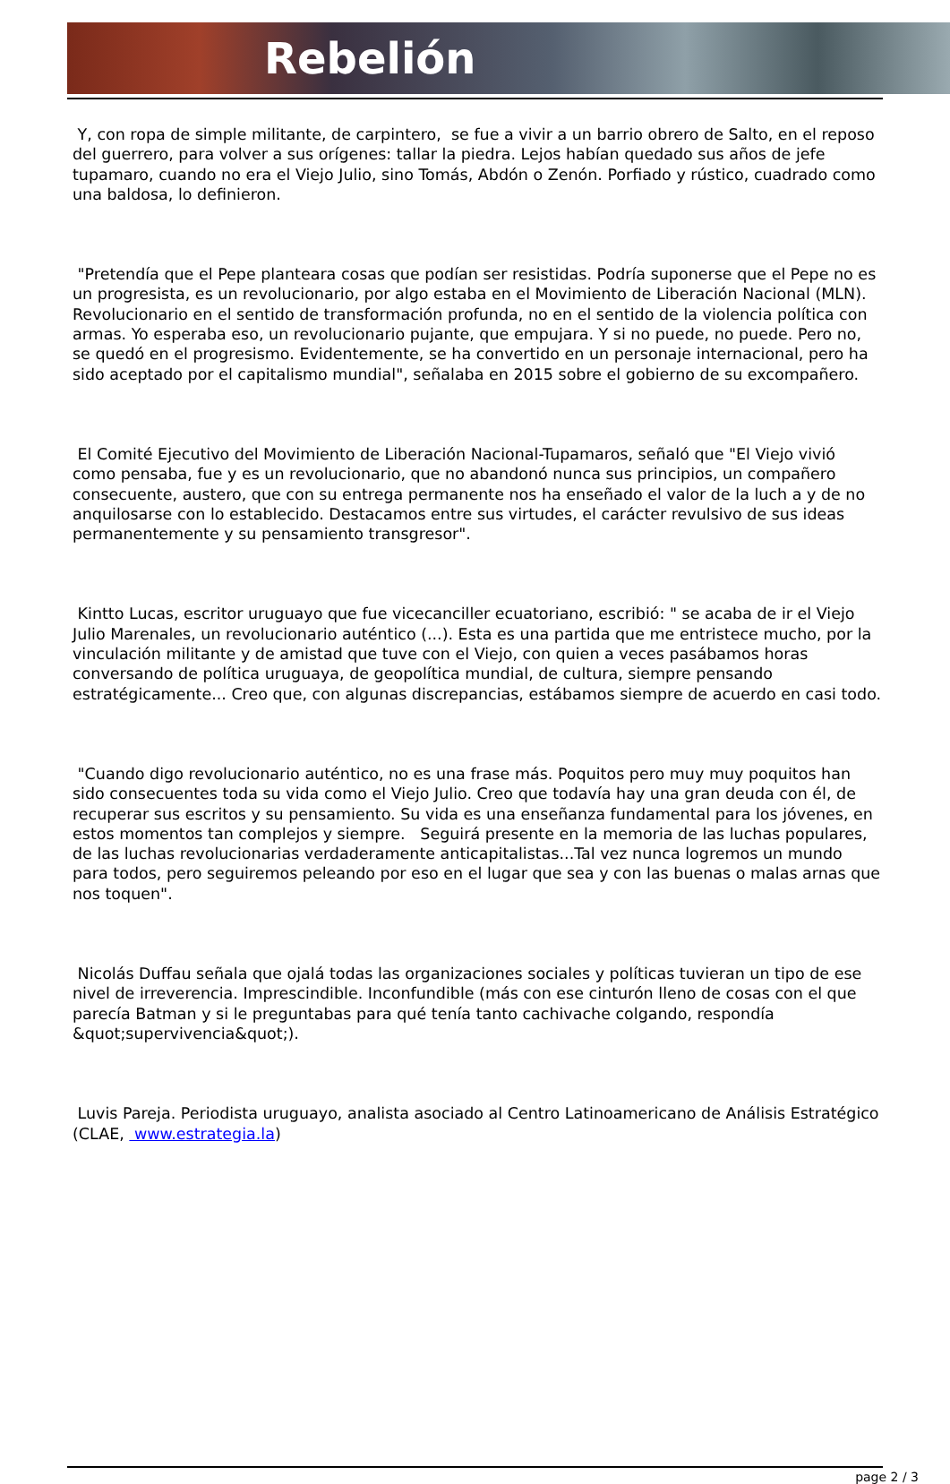Rebelión
Y, con ropa de simple militante, de carpintero, se fue a vivir a un barrio obrero de Salto, en el reposo del guerrero, para volver a sus orígenes: tallar la piedra. Lejos habían quedado sus años de jefe tupamaro, cuando no era el Viejo Julio, sino Tomás, Abdón o Zenón. Porfiado y rústico, cuadrado como una baldosa, lo definieron.
"Pretendía que el Pepe planteara cosas que podían ser resistidas. Podría suponerse que el Pepe no es un progresista, es un revolucionario, por algo estaba en el Movimiento de Liberación Nacional (MLN). Revolucionario en el sentido de transformación profunda, no en el sentido de la violencia política con armas. Yo esperaba eso, un revolucionario pujante, que empujara. Y si no puede, no puede. Pero no, se quedó en el progresismo. Evidentemente, se ha convertido en un personaje internacional, pero ha sido aceptado por el capitalismo mundial", señalaba en 2015 sobre el gobierno de su excompañero.
El Comité Ejecutivo del Movimiento de Liberación Nacional-Tupamaros, señaló que "El Viejo vivió como pensaba, fue y es un revolucionario, que no abandonó nunca sus principios, un compañero consecuente, austero, que con su entrega permanente nos ha enseñado el valor de la luch a y de no anquilosarse con lo establecido. Destacamos entre sus virtudes, el carácter revulsivo de sus ideas permanentemente y su pensamiento transgresor".
Kintto Lucas, escritor uruguayo que fue vicecanciller ecuatoriano, escribió: " se acaba de ir el Viejo Julio Marenales, un revolucionario auténtico (...). Esta es una partida que me entristece mucho, por la vinculación militante y de amistad que tuve con el Viejo, con quien a veces pasábamos horas conversando de política uruguaya, de geopolítica mundial, de cultura, siempre pensando estratégicamente... Creo que, con algunas discrepancias, estábamos siempre de acuerdo en casi todo.
"Cuando digo revolucionario auténtico, no es una frase más. Poquitos pero muy muy poquitos han sido consecuentes toda su vida como el Viejo Julio. Creo que todavía hay una gran deuda con él, de recuperar sus escritos y su pensamiento. Su vida es una enseñanza fundamental para los jóvenes, en estos momentos tan complejos y siempre. Seguirá presente en la memoria de las luchas populares, de las luchas revolucionarias verdaderamente anticapitalistas...Tal vez nunca logremos un mundo para todos, pero seguiremos peleando por eso en el lugar que sea y con las buenas o malas arnas que nos toquen".
Nicolás Duffau señala que ojalá todas las organizaciones sociales y políticas tuvieran un tipo de ese nivel de irreverencia. Imprescindible. Inconfundible (más con ese cinturón lleno de cosas con el que parecía Batman y si le preguntabas para qué tenía tanto cachivache colgando, respondía &quot;supervivencia&quot;).
Luvis Pareja. Periodista uruguayo, analista asociado al Centro Latinoamericano de Análisis Estratégico (CLAE, www.estrategia.la)
page 2 / 3